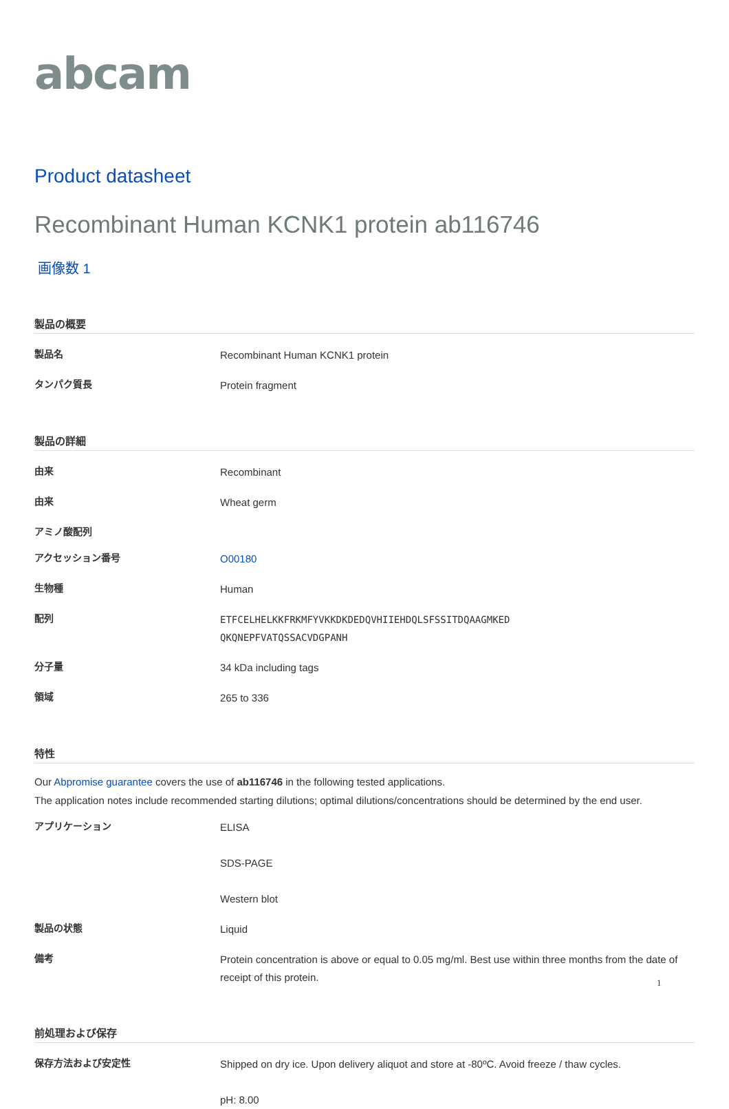abcam
Product datasheet
Recombinant Human KCNK1 protein ab116746
画像数 1
製品の概要
製品名
Recombinant Human KCNK1 protein
タンパク質長
Protein fragment
製品の詳細
由来
Recombinant
由来
Wheat germ
アミノ酸配列
アクセッション番号
O00180
生物種
Human
配列
ETFCELHELKKFRKMFYVKKDKDEDQVHIIEHDQLSFSSITDQAAGMKED
QKQNEPFVATQSSACVDGPANH
分子量
34 kDa including tags
領域
265 to 336
特性
Our Abpromise guarantee covers the use of ab116746 in the following tested applications.
The application notes include recommended starting dilutions; optimal dilutions/concentrations should be determined by the end user.
アプリケーション
ELISA
SDS-PAGE
Western blot
製品の状態
Liquid
備考
Protein concentration is above or equal to 0.05 mg/ml. Best use within three months from the date of receipt of this protein.
前処理および保存
保存方法および安定性
Shipped on dry ice. Upon delivery aliquot and store at -80ºC. Avoid freeze / thaw cycles.
pH: 8.00
1